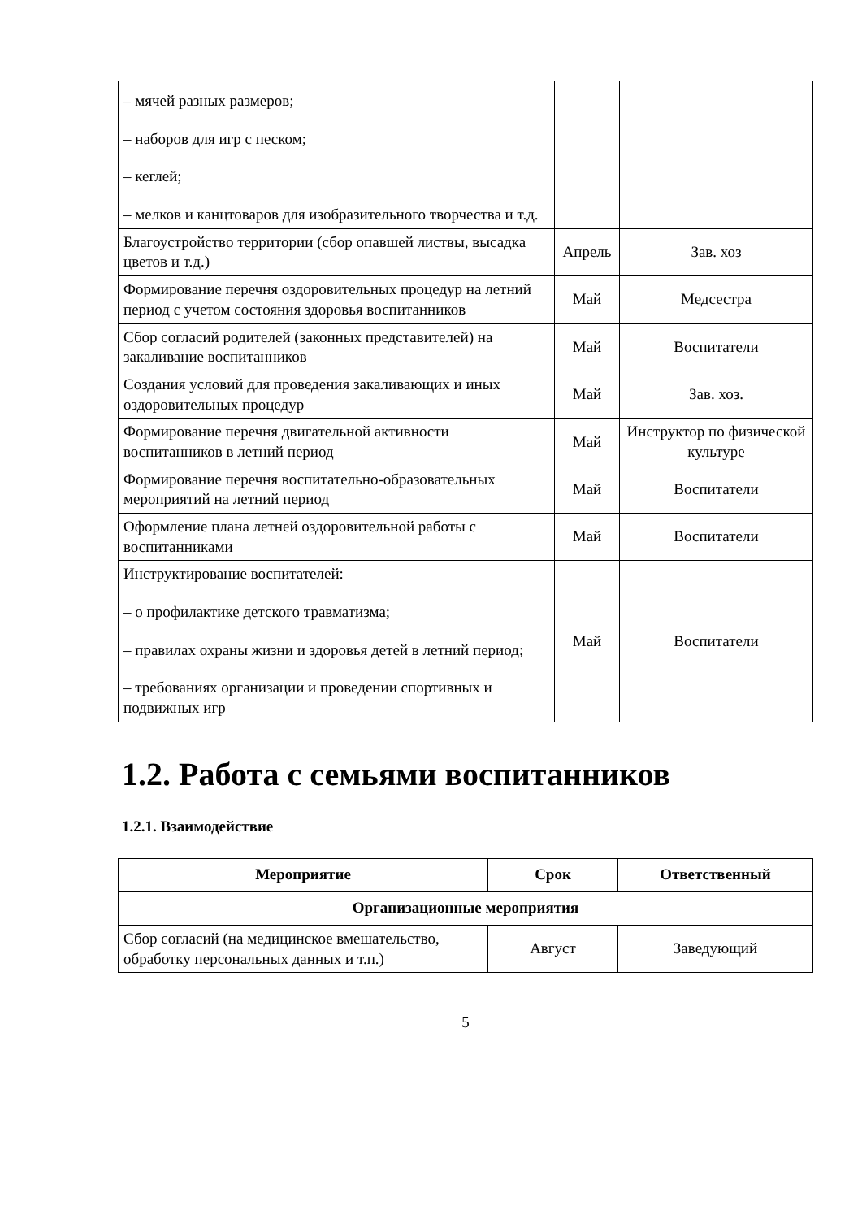| – мячей разных размеров; – наборов для игр с песком; – кеглей; – мелков и канцтоваров для изобразительного творчества и т.д. | | |
| Благоустройство территории (сбор опавшей листвы, высадка цветов и т.д.) | Апрель | Зав. хоз |
| Формирование перечня оздоровительных процедур на летний период с учетом состояния здоровья воспитанников | Май | Медсестра |
| Сбор согласий родителей (законных представителей) на закаливание воспитанников | Май | Воспитатели |
| Создания условий для проведения закаливающих и иных оздоровительных процедур | Май | Зав. хоз. |
| Формирование перечня двигательной активности воспитанников в летний период | Май | Инструктор по физической культуре |
| Формирование перечня воспитательно-образовательных мероприятий на летний период | Май | Воспитатели |
| Оформление плана летней оздоровительной работы с воспитанниками | Май | Воспитатели |
| Инструктирование воспитателей: – о профилактике детского травматизма; – правилах охраны жизни и здоровья детей в летний период; – требованиях организации и проведении спортивных и подвижных игр | Май | Воспитатели |
1.2. Работа с семьями воспитанников
1.2.1. Взаимодействие
| Мероприятие | Срок | Ответственный |
| --- | --- | --- |
| Организационные мероприятия | | |
| Сбор согласий (на медицинское вмешательство, обработку персональных данных и т.п.) | Август | Заведующий |
5